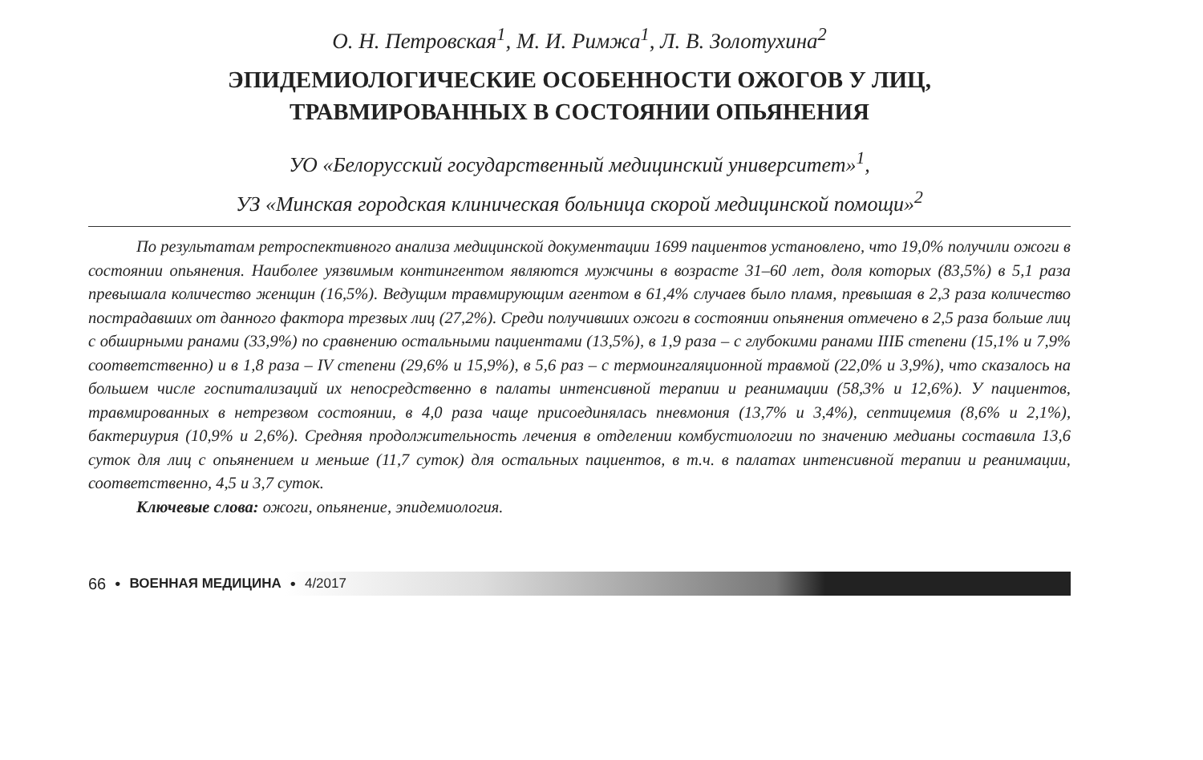О. Н. Петровская<sup>1</sup>, М. И. Римжа<sup>1</sup>, Л. В. Золотухина<sup>2</sup>
ЭПИДЕМИОЛОГИЧЕСКИЕ ОСОБЕННОСТИ ОЖОГОВ У ЛИЦ,
ТРАВМИРОВАННЫХ В СОСТОЯНИИ ОПЬЯНЕНИЯ
УО «Белорусский государственный медицинский университет»<sup>1</sup>,
УЗ «Минская городская клиническая больница скорой медицинской помощи»<sup>2</sup>
По результатам ретроспективного анализа медицинской документации 1699 пациентов установлено, что 19,0% получили ожоги в состоянии опьянения. Наиболее уязвимым контингентом являются мужчины в возрасте 31–60 лет, доля которых (83,5%) в 5,1 раза превышала количество женщин (16,5%). Ведущим травмирующим агентом в 61,4% случаев было пламя, превышая в 2,3 раза количество пострадавших от данного фактора трезвых лиц (27,2%). Среди получивших ожоги в состоянии опьянения отмечено в 2,5 раза больше лиц с обширными ранами (33,9%) по сравнению остальными пациентами (13,5%), в 1,9 раза – с глубокими ранами IIIБ степени (15,1% и 7,9% соответственно) и в 1,8 раза – IV степени (29,6% и 15,9%), в 5,6 раз – с термоингаляционной травмой (22,0% и 3,9%), что сказалось на большем числе госпитализаций их непосредственно в палаты интенсивной терапии и реанимации (58,3% и 12,6%). У пациентов, травмированных в нетрезвом состоянии, в 4,0 раза чаще присоединялась пневмония (13,7% и 3,4%), септицемия (8,6% и 2,1%), бактериурия (10,9% и 2,6%). Средняя продолжительность лечения в отделении комбустиологии по значению медианы составила 13,6 суток для лиц с опьянением и меньше (11,7 суток) для остальных пациентов, в т.ч. в палатах интенсивной терапии и реанимации, соответственно, 4,5 и 3,7 суток.
Ключевые слова: ожоги, опьянение, эпидемиология.
66 • ВОЕННАЯ МЕДИЦИНА • 4/2017